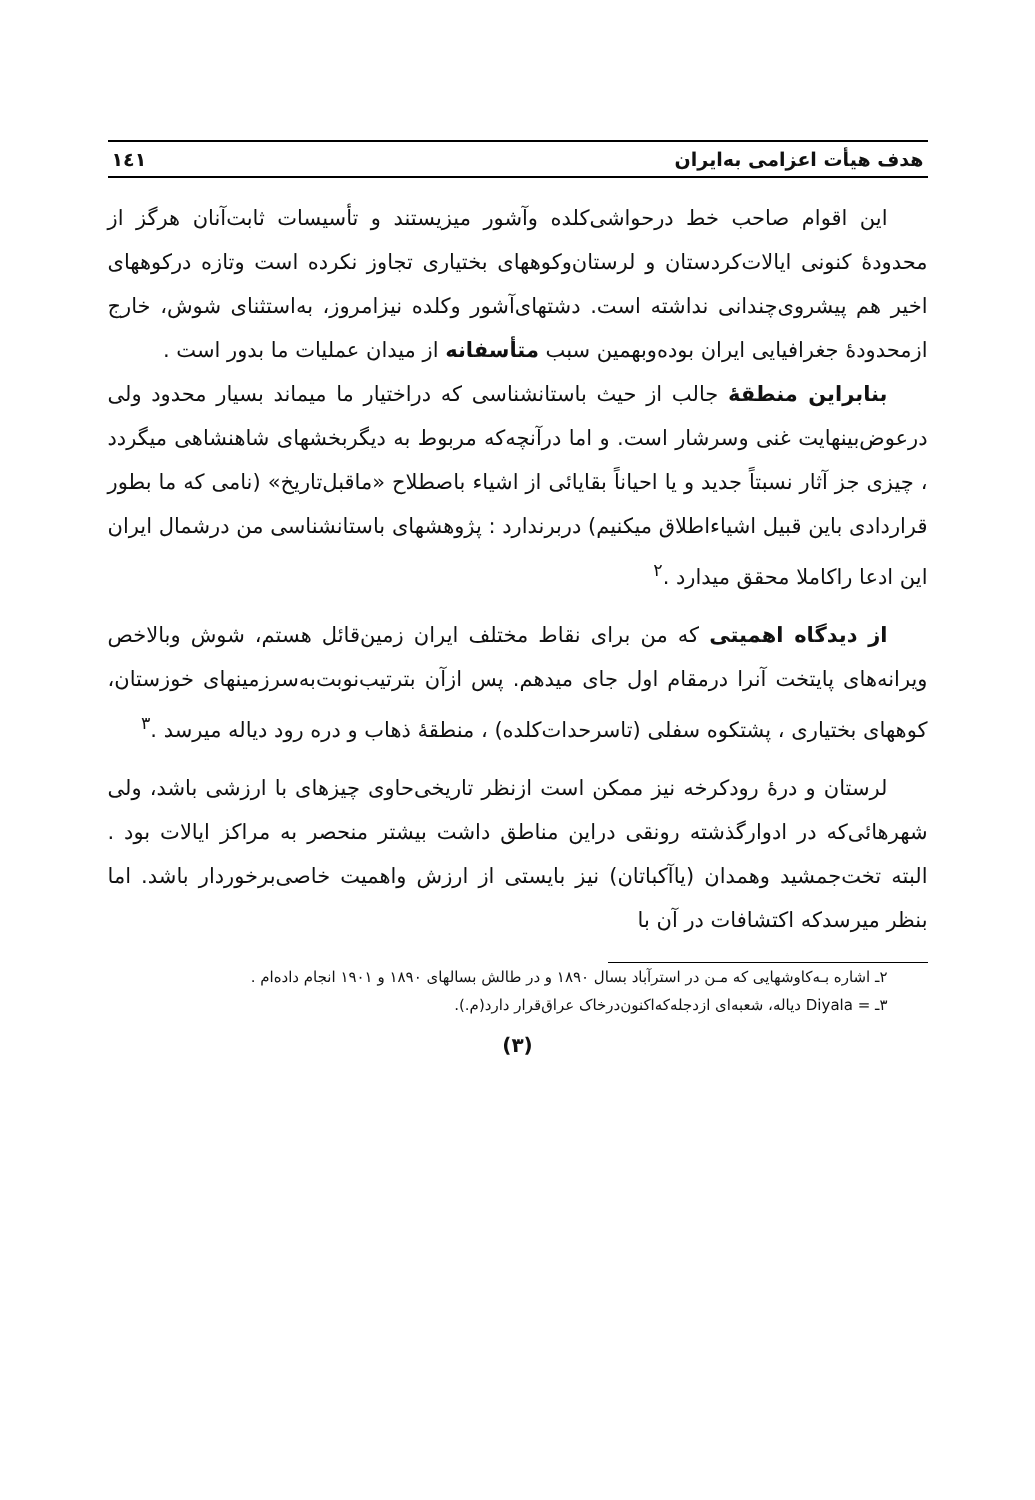هدف هیأت اعزامی به‌ایران ۱٤۱
این اقوام صاحب خط درحواشی‌کلده وآشور میزیستند و تأسیسات ثابت‌آنان هرگز از محدودهٔ کنونی ایالات‌کردستان و لرستان‌وکوههای بختیاری تجاوز نکرده است وتازه درکوههای اخیر هم پیشروی‌چندانی نداشته است. دشتهای‌آشور وکلده نیزامروز، به‌استثنای شوش، خارج ازمحدودهٔ جغرافیایی ایران بوده‌وبهمین سبب متأسفانه از میدان عملیات ما بدور است .
بنابراین منطقهٔ جالب از حیث باستانشناسی که دراختیار ما میماند بسیار محدود ولی درعوض‌بینهایت غنی وسرشار است. و اما درآنچه‌که مربوط به دیگربخشهای شاهنشاهی میگردد ، چیزی جز آثار نسبتاً جدید و یا احیاناً بقایائی از اشیاء باصطلاح «ماقبل‌تاریخ» (نامی که ما بطور قراردادی باین قبیل اشیاءاطلاق میکنیم) دربرندارد : پژوهشهای باستانشناسی من درشمال ایران این ادعا راکاملا محقق میدارد .<sup>۲</sup>
از دیدگاه اهمیتی که من برای نقاط مختلف ایران زمین‌قائل هستم، شوش وبالاخص ویرانه‌های پایتخت آنرا درمقام اول جای میدهم. پس ازآن بترتیب‌نوبت‌به‌سرزمینهای خوزستان، کوههای بختیاری ، پشتکوه سفلی (تاسرحدات‌کلده) ، منطقهٔ ذهاب و دره رود دیاله میرسد .<sup>۳</sup>
لرستان و درهٔ رودکرخه نیز ممکن است ازنظر تاریخی‌حاوی چیزهای با ارزشی باشد، ولی شهرهائی‌که در ادوارگذشته رونقی دراین مناطق داشت بیشتر منحصر به مراکز ایالات بود . البته تخت‌جمشید وهمدان (یاآکباتان) نیز بایستی از ارزش واهمیت خاصی‌برخوردار باشد. اما بنظر میرسدکه اکتشافات در آن با
۲ـ اشاره بـه‌کاوشهایی که مـن در استرآباد بسال ۱۸۹۰ و در طالش بسالهای ۱۸۹۰ و ۱۹۰۱ انجام داده‌ام .
۳ـ Diyala = دیاله، شعبه‌ای ازدجله‌که‌اکنون‌درخاک عراق‌قرار دارد(م.).
(۳)